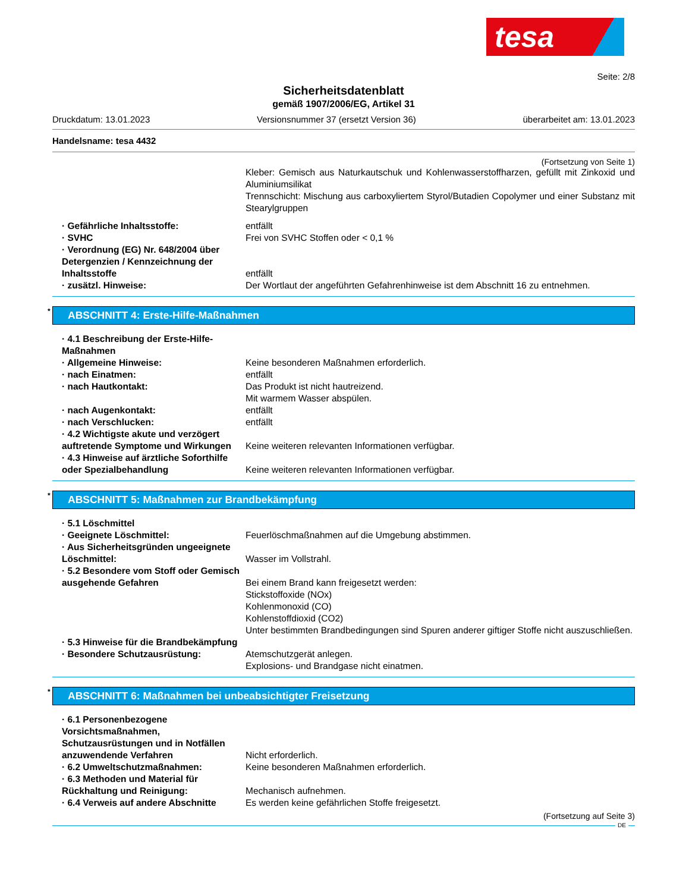tesa
Seite: 2/8
Sicherheitsdatenblatt
gemäß 1907/2006/EG, Artikel 31
Druckdatum: 13.01.2023 Versionsnummer 37 (ersetzt Version 36) überarbeitet am: 13.01.2023
Handelsname: tesa 4432
(Fortsetzung von Seite 1)
Kleber: Gemisch aus Naturkautschuk und Kohlenwasserstoffharzen, gefüllt mit Zinkoxid und Aluminiumsilikat
Trennschicht: Mischung aus carboxyliertem Styrol/Butadien Copolymer und einer Substanz mit Stearylgruppen
· Gefährliche Inhaltsstoffe: entfällt
· SVHC Frei von SVHC Stoffen oder < 0,1 %
· Verordnung (EG) Nr. 648/2004 über Detergenzien / Kennzeichnung der Inhaltsstoffe
entfällt
· zusätzl. Hinweise: Der Wortlaut der angeführten Gefahrenhinweise ist dem Abschnitt 16 zu entnehmen.
* ABSCHNITT 4: Erste-Hilfe-Maßnahmen
· 4.1 Beschreibung der Erste-Hilfe-Maßnahmen
· Allgemeine Hinweise: Keine besonderen Maßnahmen erforderlich.
· nach Einatmen: entfällt
· nach Hautkontakt: Das Produkt ist nicht hautreizend.
Mit warmem Wasser abspülen.
· nach Augenkontakt: entfällt
· nach Verschlucken: entfällt
· 4.2 Wichtigste akute und verzögert auftretende Symptome und Wirkungen
Keine weiteren relevanten Informationen verfügbar.
· 4.3 Hinweise auf ärztliche Soforthilfe oder Spezialbehandlung
Keine weiteren relevanten Informationen verfügbar.
* ABSCHNITT 5: Maßnahmen zur Brandbekämpfung
· 5.1 Löschmittel
· Geeignete Löschmittel: Feuerlöschmaßnahmen auf die Umgebung abstimmen.
· Aus Sicherheitsgründen ungeeignete Löschmittel:
Wasser im Vollstrahl.
· 5.2 Besondere vom Stoff oder Gemisch ausgehende Gefahren
Bei einem Brand kann freigesetzt werden:
Stickstoffoxide (NOx)
Kohlenmonoxid (CO)
Kohlenstoffdioxid (CO2)
Unter bestimmten Brandbedingungen sind Spuren anderer giftiger Stoffe nicht auszuschließen.
· 5.3 Hinweise für die Brandbekämpfung
· Besondere Schutzausrüstung: Atemschutzgerät anlegen.
Explosions- und Brandgase nicht einatmen.
* ABSCHNITT 6: Maßnahmen bei unbeabsichtigter Freisetzung
· 6.1 Personenbezogene Vorsichtsmaßnahmen, Schutzausrüstungen und in Notfällen anzuwendende Verfahren
Nicht erforderlich.
· 6.2 Umweltschutzmaßnahmen: Keine besonderen Maßnahmen erforderlich.
· 6.3 Methoden und Material für Rückhaltung und Reinigung:
Mechanisch aufnehmen.
· 6.4 Verweis auf andere Abschnitte
Es werden keine gefährlichen Stoffe freigesetzt.
(Fortsetzung auf Seite 3)
DE